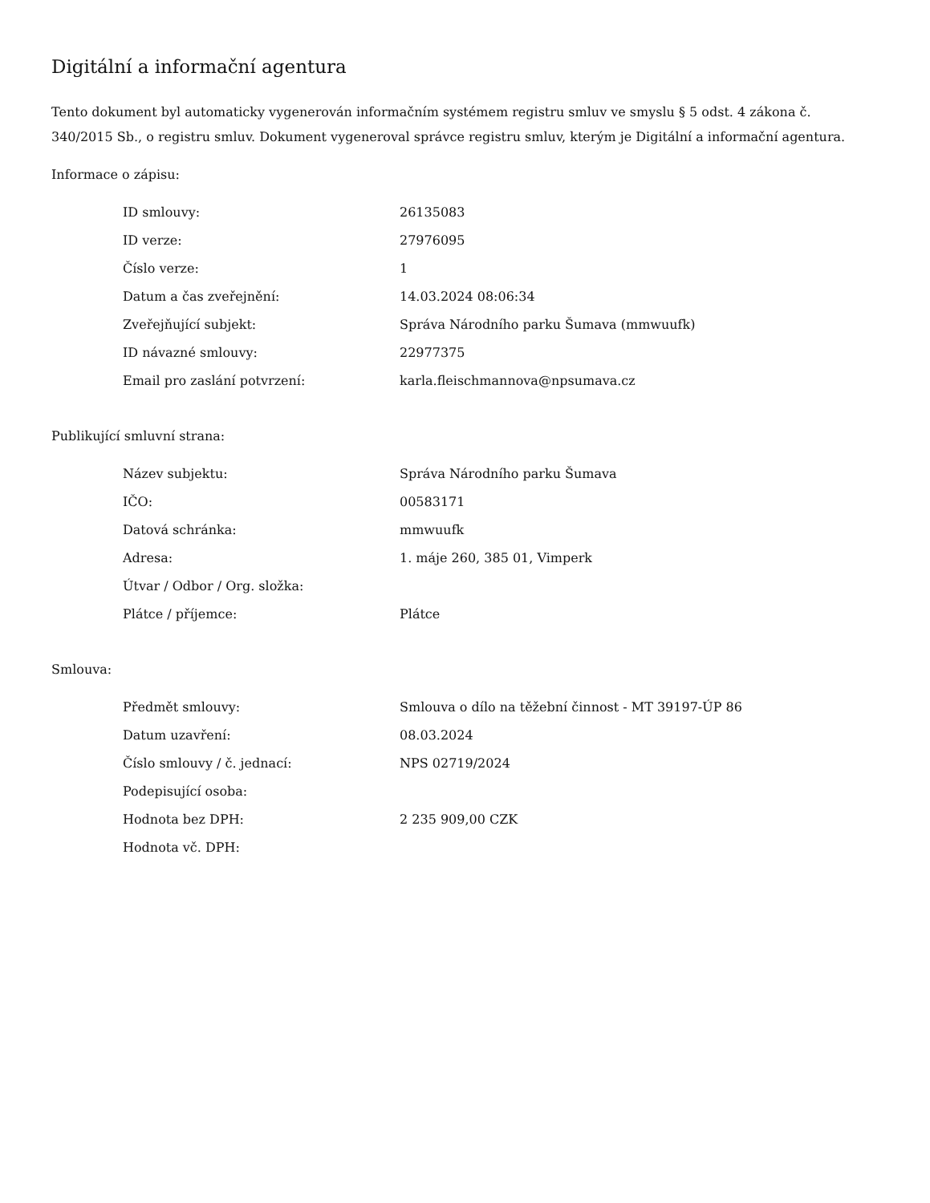Digitální a informační agentura
Tento dokument byl automaticky vygenerován informačním systémem registru smluv ve smyslu § 5 odst. 4 zákona č. 340/2015 Sb., o registru smluv. Dokument vygeneroval správce registru smluv, kterým je Digitální a informační agentura.
Informace o zápisu:
| ID smlouvy: | 26135083 |
| ID verze: | 27976095 |
| Číslo verze: | 1 |
| Datum a čas zveřejnění: | 14.03.2024 08:06:34 |
| Zveřejňující subjekt: | Správa Národního parku Šumava (mmwuufk) |
| ID návazné smlouvy: | 22977375 |
| Email pro zaslání potvrzení: | karla.fleischmannova@npsumava.cz |
Publikující smluvní strana:
| Název subjektu: | Správa Národního parku Šumava |
| IČO: | 00583171 |
| Datová schránka: | mmwuufk |
| Adresa: | 1. máje 260, 385 01, Vimperk |
| Útvar / Odbor / Org. složka: | |
| Plátce / příjemce: | Plátce |
Smlouva:
| Předmět smlouvy: | Smlouva o dílo na těžební činnost - MT 39197-ÚP 86 |
| Datum uzavření: | 08.03.2024 |
| Číslo smlouvy / č. jednací: | NPS 02719/2024 |
| Podepisující osoba: | |
| Hodnota bez DPH: | 2 235 909,00 CZK |
| Hodnota vč. DPH: | |